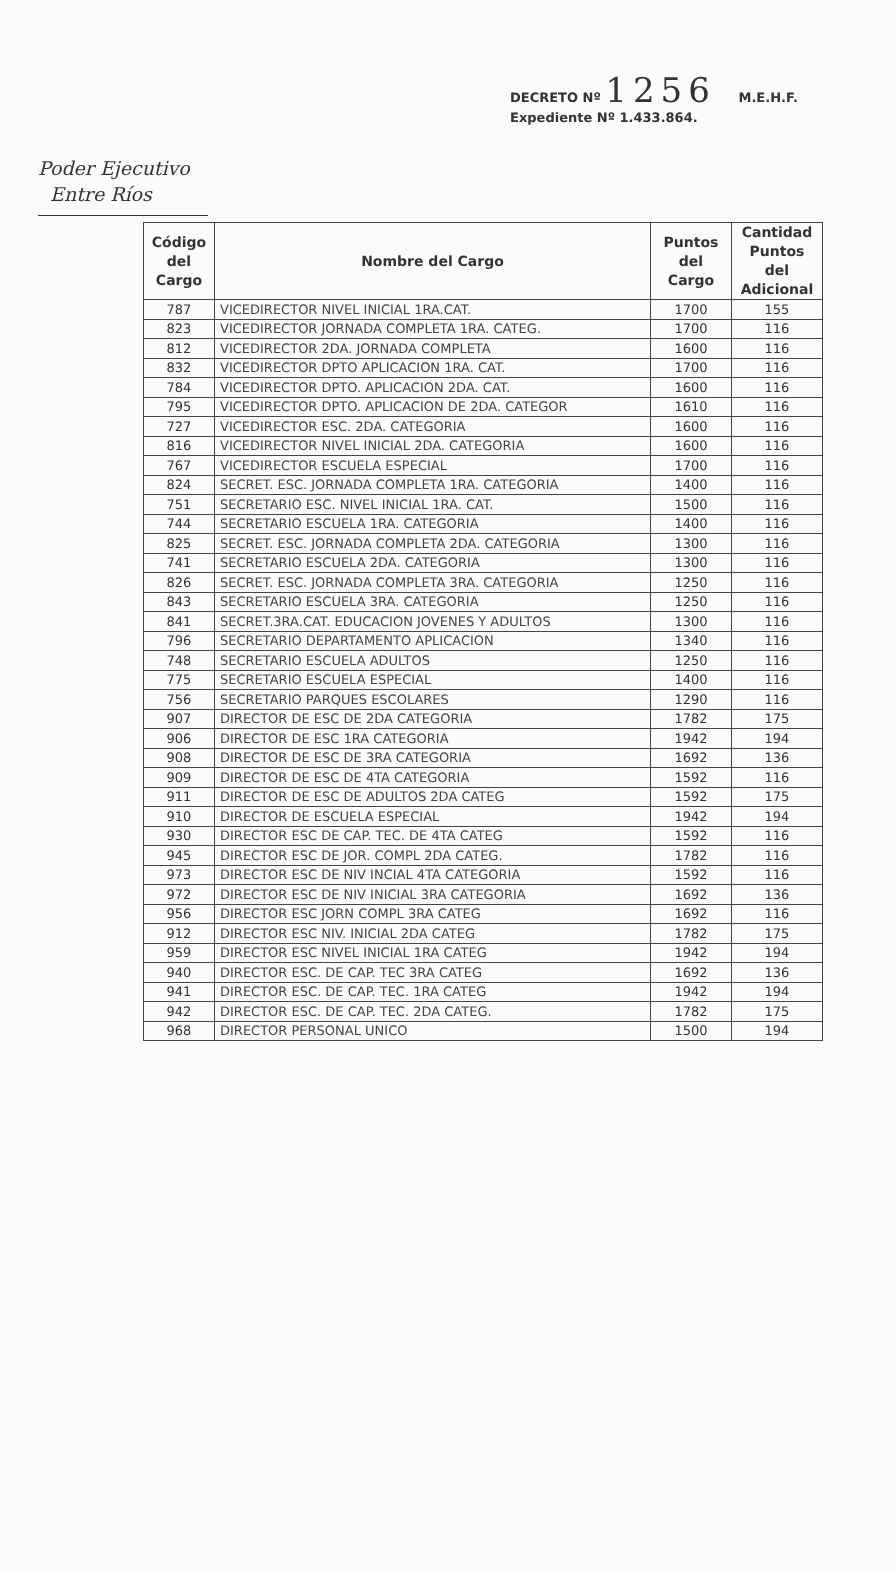DECRETO Nº 1256 M.E.H.F.
Expediente Nº 1.433.864.
Poder Ejecutivo
Entre Ríos
| Código del Cargo | Nombre del Cargo | Puntos del Cargo | Cantidad Puntos del Adicional |
| --- | --- | --- | --- |
| 787 | VICEDIRECTOR NIVEL INICIAL 1RA.CAT. | 1700 | 155 |
| 823 | VICEDIRECTOR JORNADA COMPLETA 1RA. CATEG. | 1700 | 116 |
| 812 | VICEDIRECTOR 2DA. JORNADA COMPLETA | 1600 | 116 |
| 832 | VICEDIRECTOR DPTO APLICACION 1RA. CAT. | 1700 | 116 |
| 784 | VICEDIRECTOR DPTO. APLICACION 2DA. CAT. | 1600 | 116 |
| 795 | VICEDIRECTOR DPTO. APLICACION DE 2DA. CATEGOR | 1610 | 116 |
| 727 | VICEDIRECTOR ESC. 2DA. CATEGORIA | 1600 | 116 |
| 816 | VICEDIRECTOR NIVEL INICIAL 2DA. CATEGORIA | 1600 | 116 |
| 767 | VICEDIRECTOR ESCUELA ESPECIAL | 1700 | 116 |
| 824 | SECRET. ESC. JORNADA COMPLETA 1RA. CATEGORIA | 1400 | 116 |
| 751 | SECRETARIO ESC. NIVEL INICIAL 1RA. CAT. | 1500 | 116 |
| 744 | SECRETARIO ESCUELA 1RA. CATEGORIA | 1400 | 116 |
| 825 | SECRET. ESC. JORNADA COMPLETA 2DA. CATEGORIA | 1300 | 116 |
| 741 | SECRETARIO ESCUELA 2DA. CATEGORIA | 1300 | 116 |
| 826 | SECRET. ESC. JORNADA COMPLETA 3RA. CATEGORIA | 1250 | 116 |
| 843 | SECRETARIO ESCUELA 3RA. CATEGORIA | 1250 | 116 |
| 841 | SECRET.3RA.CAT. EDUCACION JOVENES Y ADULTOS | 1300 | 116 |
| 796 | SECRETARIO DEPARTAMENTO APLICACION | 1340 | 116 |
| 748 | SECRETARIO ESCUELA ADULTOS | 1250 | 116 |
| 775 | SECRETARIO ESCUELA ESPECIAL | 1400 | 116 |
| 756 | SECRETARIO PARQUES ESCOLARES | 1290 | 116 |
| 907 | DIRECTOR DE ESC DE 2DA CATEGORIA | 1782 | 175 |
| 906 | DIRECTOR DE ESC 1RA CATEGORIA | 1942 | 194 |
| 908 | DIRECTOR DE ESC DE 3RA CATEGORIA | 1692 | 136 |
| 909 | DIRECTOR DE ESC DE 4TA CATEGORIA | 1592 | 116 |
| 911 | DIRECTOR DE ESC DE ADULTOS 2DA CATEG | 1592 | 175 |
| 910 | DIRECTOR DE ESCUELA ESPECIAL | 1942 | 194 |
| 930 | DIRECTOR ESC DE CAP. TEC. DE 4TA CATEG | 1592 | 116 |
| 945 | DIRECTOR ESC DE JOR. COMPL 2DA CATEG. | 1782 | 116 |
| 973 | DIRECTOR ESC DE NIV INCIAL 4TA CATEGORIA | 1592 | 116 |
| 972 | DIRECTOR ESC DE NIV INICIAL 3RA CATEGORIA | 1692 | 136 |
| 956 | DIRECTOR ESC JORN COMPL 3RA CATEG | 1692 | 116 |
| 912 | DIRECTOR ESC NIV. INICIAL 2DA CATEG | 1782 | 175 |
| 959 | DIRECTOR ESC NIVEL INICIAL 1RA CATEG | 1942 | 194 |
| 940 | DIRECTOR ESC. DE CAP. TEC 3RA CATEG | 1692 | 136 |
| 941 | DIRECTOR ESC. DE CAP. TEC. 1RA CATEG | 1942 | 194 |
| 942 | DIRECTOR ESC. DE CAP. TEC. 2DA CATEG. | 1782 | 175 |
| 968 | DIRECTOR PERSONAL UNICO | 1500 | 194 |